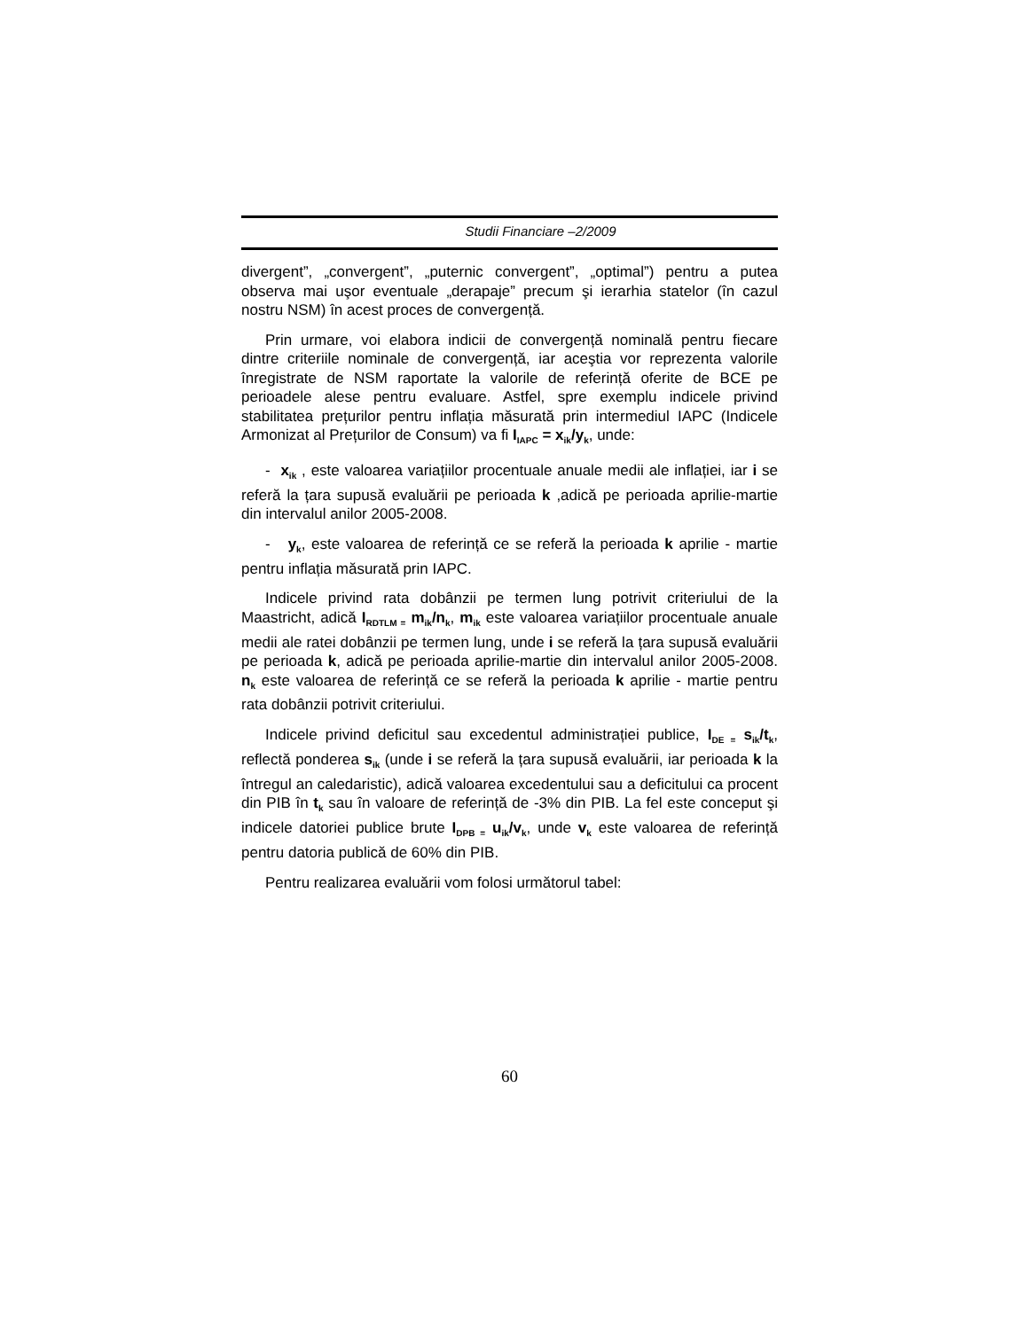Studii Financiare –2/2009
divergent”, „convergent”, „puternic convergent”, „optimal”) pentru a putea observa mai uşor eventuale „derapaje” precum şi ierarhia statelor (în cazul nostru NSM) în acest proces de convergență.
Prin urmare, voi elabora indicii de convergență nominală pentru fiecare dintre criteriile nominale de convergență, iar aceştia vor reprezenta valorile înregistrate de NSM raportate la valorile de referință oferite de BCE pe perioadele alese pentru evaluare. Astfel, spre exemplu indicele privind stabilitatea prețurilor pentru inflația măsurată prin intermediul IAPC (Indicele Armonizat al Prețurilor de Consum) va fi I<sub>IAPC</sub> = x<sub>ik</sub>/y<sub>k</sub>, unde:
- x<sub>ik</sub> , este valoarea variațiilor procentuale anuale medii ale inflației, iar i se referă la țara supusă evaluării pe perioada k ,adică pe perioada aprilie-martie din intervalul anilor 2005-2008.
- y<sub>k</sub>, este valoarea de referință ce se referă la perioada k aprilie - martie pentru inflația măsurată prin IAPC.
Indicele privind rata dobânzii pe termen lung potrivit criteriului de la Maastricht, adică I<sub>RDTLM =</sub> m<sub>ik</sub>/n<sub>k</sub>, m<sub>ik</sub> este valoarea variațiilor procentuale anuale medii ale ratei dobânzii pe termen lung, unde i se referă la țara supusă evaluării pe perioada k, adică pe perioada aprilie-martie din intervalul anilor 2005-2008. n<sub>k</sub> este valoarea de referință ce se referă la perioada k aprilie - martie pentru rata dobânzii potrivit criteriului.
Indicele privind deficitul sau excedentul administrației publice, I<sub>DE =</sub> s<sub>ik</sub>/t<sub>k</sub>, reflectă ponderea s<sub>ik</sub> (unde i se referă la țara supusă evaluării, iar perioada k la întregul an caledaristic), adică valoarea excedentului sau a deficitului ca procent din PIB în t<sub>k</sub> sau în valoare de referință de -3% din PIB. La fel este conceput şi indicele datoriei publice brute I<sub>DPB =</sub> u<sub>ik</sub>/v<sub>k</sub>, unde v<sub>k</sub> este valoarea de referință pentru datoria publică de 60% din PIB.
Pentru realizarea evaluării vom folosi următorul tabel:
60